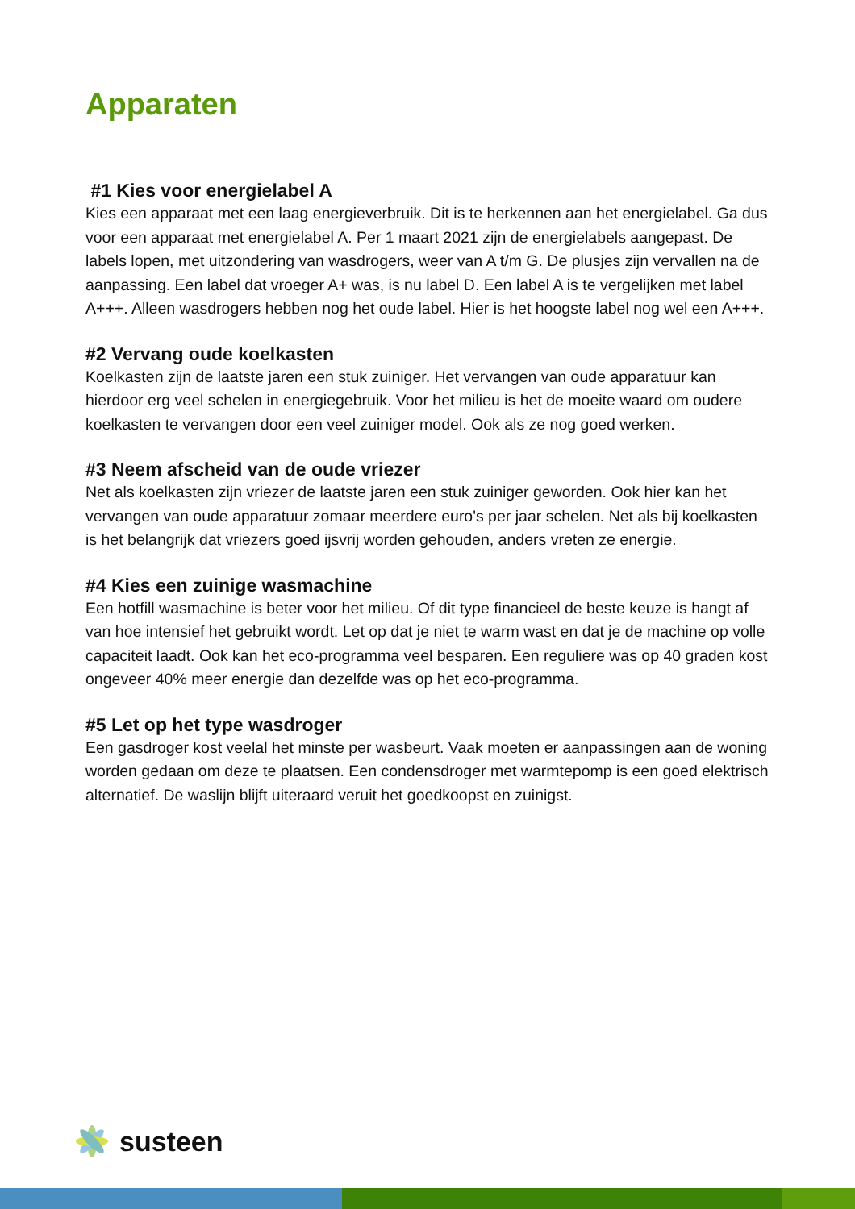Apparaten
#1 Kies voor energielabel A
Kies een apparaat met een laag energieverbruik. Dit is te herkennen aan het energielabel. Ga dus voor een apparaat met energielabel A. Per 1 maart 2021 zijn de energielabels aangepast. De labels lopen, met uitzondering van wasdrogers, weer van A t/m G. De plusjes zijn vervallen na de aanpassing. Een label dat vroeger A+ was, is nu label D. Een label A is te vergelijken met label A+++. Alleen wasdrogers hebben nog het oude label. Hier is het hoogste label nog wel een A+++.
#2 Vervang oude koelkasten
Koelkasten zijn de laatste jaren een stuk zuiniger. Het vervangen van oude apparatuur kan hierdoor erg veel schelen in energiegebruik. Voor het milieu is het de moeite waard om oudere koelkasten te vervangen door een veel zuiniger model. Ook als ze nog goed werken.
#3 Neem afscheid van de oude vriezer
Net als koelkasten zijn vriezer de laatste jaren een stuk zuiniger geworden. Ook hier kan het vervangen van oude apparatuur zomaar meerdere euro's per jaar schelen. Net als bij koelkasten is het belangrijk dat vriezers goed ijsvrij worden gehouden, anders vreten ze energie.
#4 Kies een zuinige wasmachine
Een hotfill wasmachine is beter voor het milieu. Of dit type financieel de beste keuze is hangt af van hoe intensief het gebruikt wordt. Let op dat je niet te warm wast en dat je de machine op volle capaciteit laadt. Ook kan het eco-programma veel besparen. Een reguliere was op 40 graden kost ongeveer 40% meer energie dan dezelfde was op het eco-programma.
#5 Let op het type wasdroger
Een gasdroger kost veelal het minste per wasbeurt. Vaak moeten er aanpassingen aan de woning worden gedaan om deze te plaatsen. Een condensdroger met warmtepomp is een goed elektrisch alternatief. De waslijn blijft uiteraard veruit het goedkoopst en zuinigst.
susteen